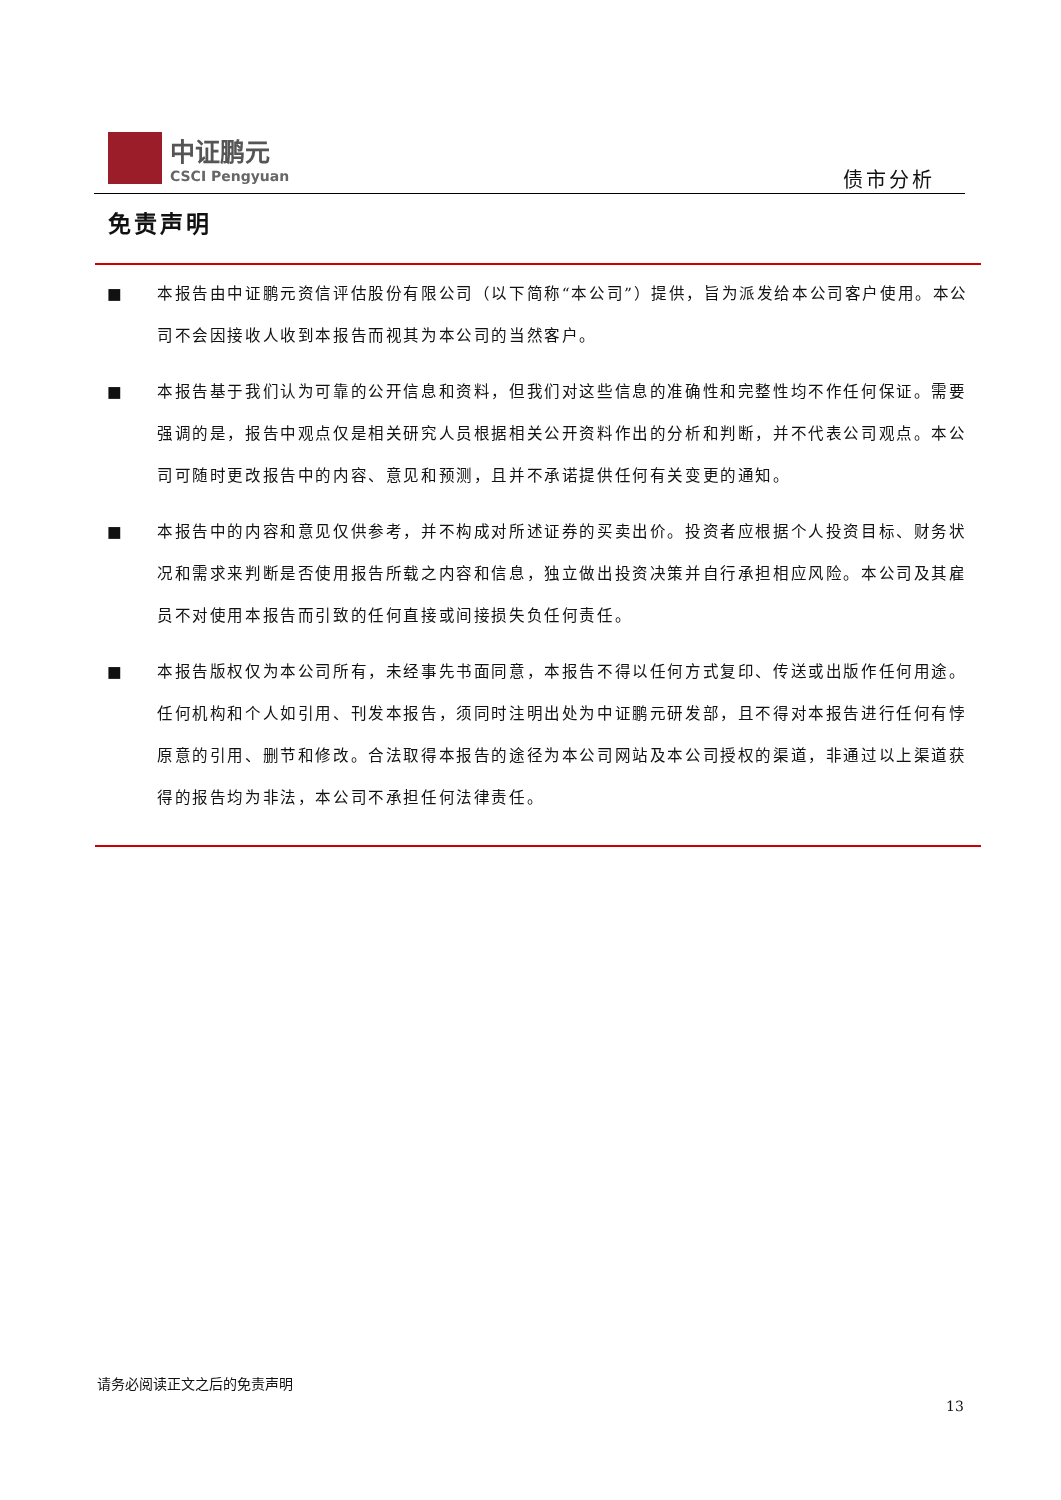中证鹏元
CSCI Pengyuan
债市分析
免责声明
■ 本报告由中证鹏元资信评估股份有限公司（以下简称“本公司”）提供，旨为派发给本公司客户使用。本公司不会因接收人收到本报告而视其为本公司的当然客户。
■ 本报告基于我们认为可靠的公开信息和资料，但我们对这些信息的准确性和完整性均不作任何保证。需要强调的是，报告中观点仅是相关研究人员根据相关公开资料作出的分析和判断，并不代表公司观点。本公司可随时更改报告中的内容、意见和预测，且并不承诺提供任何有关变更的通知。
■ 本报告中的内容和意见仅供参考，并不构成对所述证券的买卖出价。投资者应根据个人投资目标、财务状况和需求来判断是否使用报告所载之内容和信息，独立做出投资决策并自行承担相应风险。本公司及其雇员不对使用本报告而引致的任何直接或间接损失负任何责任。
■ 本报告版权仅为本公司所有，未经事先书面同意，本报告不得以任何方式复印、传送或出版作任何用途。任何机构和个人如引用、刊发本报告，须同时注明出处为中证鹏元研发部，且不得对本报告进行任何有悖原意的引用、删节和修改。合法取得本报告的途径为本公司网站及本公司授权的渠道，非通过以上渠道获得的报告均为非法，本公司不承担任何法律责任。
请务必阅读正文之后的免责声明
13